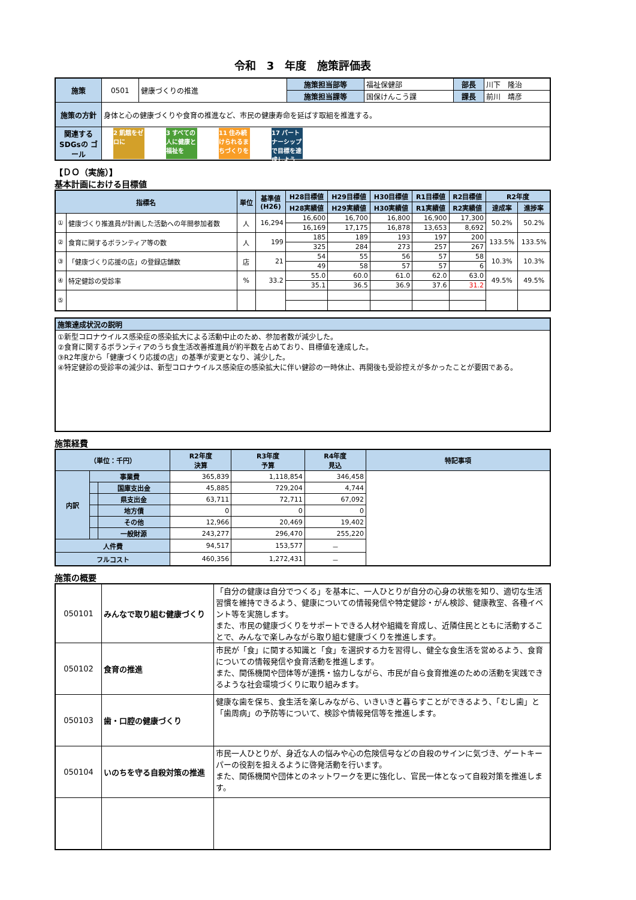令和　3　年度　施策評価表
| 施策 | 0501 | 健康づくりの推進 | 施策担当部等 | 福祉保健部 | 部長 | 川下 隆治 |
| | | | 施策担当課等 | 国保けんこう課 | 課長 | 前川 靖彦 |
| 施策の方針 | 身体と心の健康づくりや食育の推進など、市民の健康寿命を延ばす取組を推進する。 | | | | | |
| 関連する SDGsの ゴール | 2 飢餓をゼロに 3 すべての人に健康と福祉を 11 住み続けられるまちづくりを 17 パートナーシップで目標を達成しよう | | | | | |
【ＤＯ（実施）】
基本計画における目標値
| 指標名 | | 単位 | 基準値 (H26) | H28目標値 | H29目標値 | H30目標値 | R1目標値 | R2目標値 | R2年度 | |
| --- | --- | --- | --- | --- | --- | --- | --- | --- | --- | --- |
| | | | | H28実績値 | H29実績値 | H30実績値 | R1実績値 | R2実績値 | 達成率 | 進捗率 |
| ① | 健康づくり推進員が計画した活動への年間参加者数 | 人 | 16,294 | 16,600 | 16,700 | 16,800 | 16,900 | 17,300 | 50.2% | 50.2% |
| | | | | 16,169 | 17,175 | 16,878 | 13,653 | 8,692 | | |
| ② | 食育に関するボランティア等の数 | 人 | 199 | 185 | 189 | 193 | 197 | 200 | 133.5% | 133.5% |
| | | | | 325 | 284 | 273 | 257 | 267 | | |
| ③ | 「健康づくり応援の店」の登録店舗数 | 店 | 21 | 54 | 55 | 56 | 57 | 58 | 10.3% | 10.3% |
| | | | | 49 | 58 | 57 | 57 | 6 | | |
| ④ | 特定健診の受診率 | % | 33.2 | 55.0 | 60.0 | 61.0 | 62.0 | 63.0 | 49.5% | 49.5% |
| | | | | 35.1 | 36.5 | 36.9 | 37.6 | 31.2 | | |
| ⑤ | | | | | | | | | | |
| 施策達成状況の説明 |
| --- |
| ①新型コロナウイルス感染症の感染拡大による活動中止のため、参加者数が減少した。 ②食育に関するボランティアのうち食生活改善推進員が約半数を占めており、目標値を達成した。 ③R2年度から「健康づくり応援の店」の基準が変更となり、減少した。 ④特定健診の受診率の減少は、新型コロナウイルス感染症の感染拡大に伴い健診の一時休止、再開後も受診控えが多かったことが要因である。 |
施策経費
| （単位：千円） | | | R2年度 決算 | R3年度 予算 | R4年度 見込 | 特記事項 |
| --- | --- | --- | --- | --- | --- | --- |
| 内訳 | 事業費 | | 365,839 | 1,118,854 | 346,458 | |
| | | 国庫支出金 | 45,885 | 729,204 | 4,744 | |
| | | 県支出金 | 63,711 | 72,711 | 67,092 | |
| | | 地方債 | 0 | 0 | 0 | |
| | | その他 | 12,966 | 20,469 | 19,402 | |
| | | 一般財源 | 243,277 | 296,470 | 255,220 | |
| 人件費 | | | 94,517 | 153,577 | － | |
| フルコスト | | | 460,356 | 1,272,431 | － | |
施策の概要
| 050101 | みんなで取り組む健康づくり | 「自分の健康は自分でつくる」を基本に、一人ひとりが自分の心身の状態を知り、適切な生活習慣を維持できるよう、健康についての情報発信や特定健診・がん検診、健康教室、各種イベント等を実施します。 また、市民の健康づくりをサポートできる人材や組織を育成し、近隣住民とともに活動することで、みんなで楽しみながら取り組む健康づくりを推進します。 |
| 050102 | 食育の推進 | 市民が「食」に関する知識と「食」を選択する力を習得し、健全な食生活を営めるよう、食育についての情報発信や食育活動を推進します。 また、関係機関や団体等が連携・協力しながら、市民が自ら食育推進のための活動を実践できるような社会環境づくりに取り組みます。 |
| 050103 | 歯・口腔の健康づくり | 健康な歯を保ち、食生活を楽しみながら、いきいきと暮らすことができるよう、「むし歯」と「歯周病」の予防等について、検診や情報発信等を推進します。 |
| 050104 | いのちを守る自殺対策の推進 | 市民一人ひとりが、身近な人の悩みや心の危険信号などの自殺のサインに気づき、ゲートキーパーの役割を担えるように啓発活動を行います。 また、関係機関や団体とのネットワークを更に強化し、官民一体となって自殺対策を推進します。 |